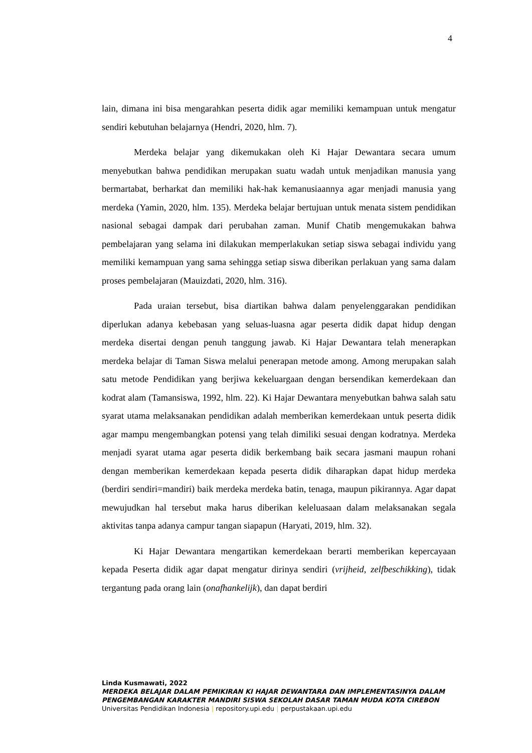4
lain, dimana ini bisa mengarahkan peserta didik agar memiliki kemampuan untuk mengatur sendiri kebutuhan belajarnya (Hendri, 2020, hlm. 7).
Merdeka belajar yang dikemukakan oleh Ki Hajar Dewantara secara umum menyebutkan bahwa pendidikan merupakan suatu wadah untuk menjadikan manusia yang bermartabat, berharkat dan memiliki hak-hak kemanusiaannya agar menjadi manusia yang merdeka (Yamin, 2020, hlm. 135). Merdeka belajar bertujuan untuk menata sistem pendidikan nasional sebagai dampak dari perubahan zaman. Munif Chatib mengemukakan bahwa pembelajaran yang selama ini dilakukan memperlakukan setiap siswa sebagai individu yang memiliki kemampuan yang sama sehingga setiap siswa diberikan perlakuan yang sama dalam proses pembelajaran (Mauizdati, 2020, hlm. 316).
Pada uraian tersebut, bisa diartikan bahwa dalam penyelenggarakan pendidikan diperlukan adanya kebebasan yang seluas-luasna agar peserta didik dapat hidup dengan merdeka disertai dengan penuh tanggung jawab. Ki Hajar Dewantara telah menerapkan merdeka belajar di Taman Siswa melalui penerapan metode among. Among merupakan salah satu metode Pendidikan yang berjiwa kekeluargaan dengan bersendikan kemerdekaan dan kodrat alam (Tamansiswa, 1992, hlm. 22). Ki Hajar Dewantara menyebutkan bahwa salah satu syarat utama melaksanakan pendidikan adalah memberikan kemerdekaan untuk peserta didik agar mampu mengembangkan potensi yang telah dimiliki sesuai dengan kodratnya. Merdeka menjadi syarat utama agar peserta didik berkembang baik secara jasmani maupun rohani dengan memberikan kemerdekaan kepada peserta didik diharapkan dapat hidup merdeka (berdiri sendiri=mandiri) baik merdeka merdeka batin, tenaga, maupun pikirannya. Agar dapat mewujudkan hal tersebut maka harus diberikan keleluasaan dalam melaksanakan segala aktivitas tanpa adanya campur tangan siapapun (Haryati, 2019, hlm. 32).
Ki Hajar Dewantara mengartikan kemerdekaan berarti memberikan kepercayaan kepada Peserta didik agar dapat mengatur dirinya sendiri (vrijheid, zelfbeschikking), tidak tergantung pada orang lain (onafhankelijk), dan dapat berdiri
Linda Kusmawati, 2022
MERDEKA BELAJAR DALAM PEMIKIRAN KI HAJAR DEWANTARA DAN IMPLEMENTASINYA DALAM PENGEMBANGAN KARAKTER MANDIRI SISWA SEKOLAH DASAR TAMAN MUDA KOTA CIREBON
Universitas Pendidikan Indonesia | repository.upi.edu | perpustakaan.upi.edu